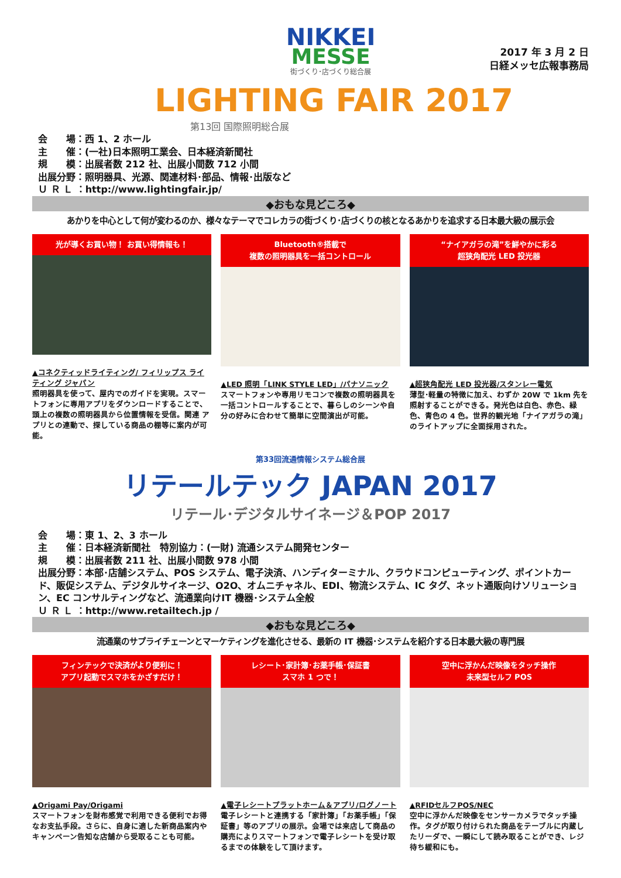NIKKEI
MESSE
街づくり･店づくり総合展
2017 年 3 月 2 日
日経メッセ広報事務局
LIGHTING FAIR 2017
第13回 国際照明総合展
会　　場：西 1、2 ホール
主　　催：(一社)日本照明工業会、日本経済新聞社
規　　模：出展者数 212 社、出展小間数 712 小間
出展分野：照明器具、光源、関連材料･部品、情報･出版など
Ｕ Ｒ Ｌ ：http://www.lightingfair.jp/
◆おもな見どころ◆
あかりを中心として何が変わるのか、様々なテーマでコレカラの街づくり･店づくりの核となるあかりを追求する日本最大級の展示会
光が導くお買い物！ お買い得情報も！
▲コネクティッドライティング/ フィリップス ライティング ジャパン
照明器具を使って、屋内でのガイドを実現。スマートフォンに専用アプリをダウンロードすることで、頭上の複数の照明器具から位置情報を受信。関連 アプリとの連動で、探している商品の棚等に案内が可能。
Bluetooth®搭載で
複数の照明器具を一括コントロール
▲LED 照明「LINK STYLE LED」/パナソニック
スマートフォンや専用リモコンで複数の照明器具を一括コントロールすることで、暮らしのシーンや自分の好みに合わせて簡単に空間演出が可能。
“ナイアガラの滝”を鮮やかに彩る
超狭角配光 LED 投光器
▲超狭角配光 LED 投光器/スタンレー電気
薄型･軽量の特徴に加え、わずか 20W で 1km 先を照射することができる。発光色は白色、赤色、緑色、青色の 4 色。世界的観光地「ナイアガラの滝」のライトアップに全面採用された。
第33回流通情報システム総合展
リテールテック JAPAN 2017
リテール･デジタルサイネージ＆POP 2017
会　　場：東 1、2、3 ホール
主　　催：日本経済新聞社　特別協力：(一財) 流通システム開発センター
規　　模：出展者数 211 社、出展小間数 978 小間
出展分野：本部･店舗システム、POS システム、電子決済、ハンディターミナル、クラウドコンピューティング、ポイントカード、販促システム、デジタルサイネージ、O2O、オムニチャネル、EDI、物流システム、IC タグ、ネット通販向けソリューション、EC コンサルティングなど、流通業向けIT 機器･システム全般
Ｕ Ｒ Ｌ ：http://www.retailtech.jp /
◆おもな見どころ◆
流通業のサプライチェーンとマーケティングを進化させる、最新の IT 機器･システムを紹介する日本最大級の専門展
フィンテックで決済がより便利に！
アプリ起動でスマホをかざすだけ！
▲Origami Pay/Origami
スマートフォンを財布感覚で利用できる便利でお得なお支払手段。さらに、自身に適した新商品案内やキャンペーン告知な店舗から受取ることも可能。
レシート･家計簿･お薬手帳･保証書
スマホ 1 つで！
▲電子レシートプラットホーム＆アプリ/ログノート
電子レシートと連携する「家計簿」「お薬手帳」「保証書」等のアプリの展示。会場では来店して商品の購売によりスマートフォンで電子レシートを受け取るまでの体験をして頂けます。
空中に浮かんだ映像をタッチ操作
未来型セルフ POS
▲RFIDセルフPOS/NEC
空中に浮かんだ映像をセンサーカメラでタッチ操作。タグが取り付けられた商品をテーブルに内蔵したリーダで、一瞬にして読み取ることができ、レジ待ち緩和にも。